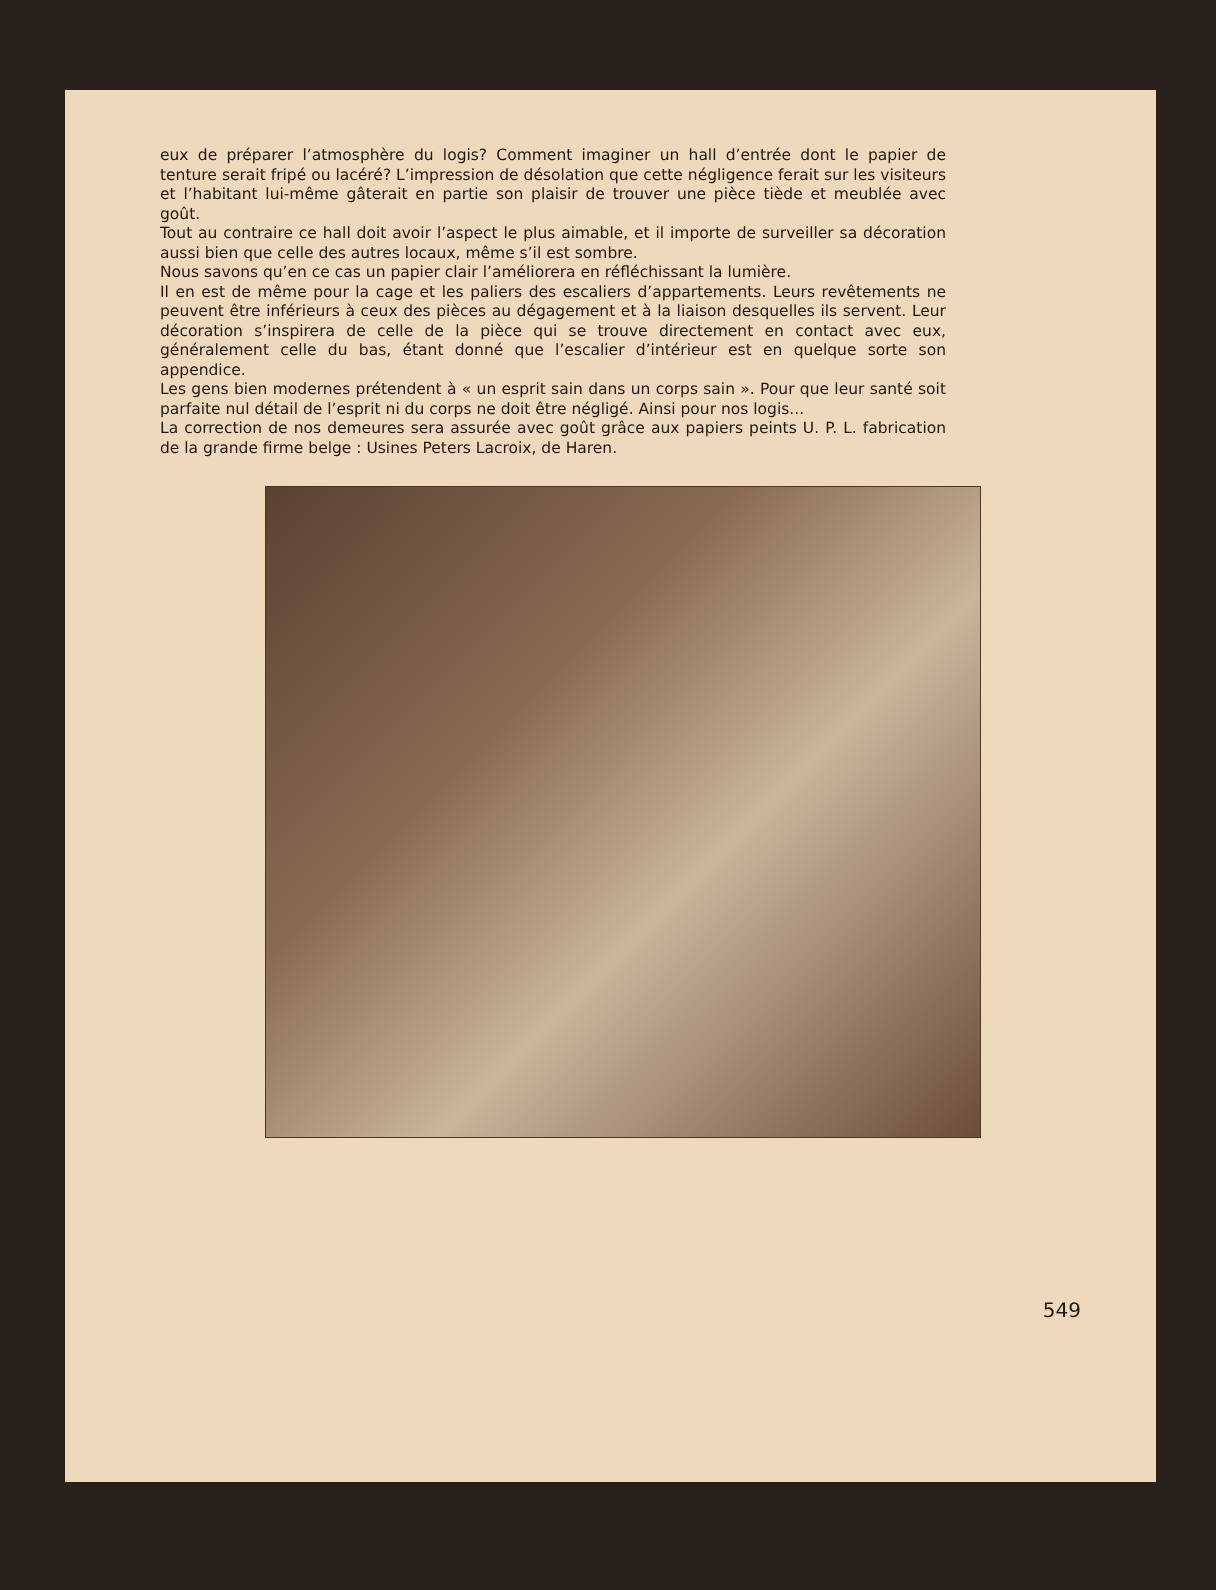eux de préparer l’atmosphère du logis? Comment imaginer un hall d’entrée dont le papier de tenture serait fripé ou lacéré? L’impression de désolation que cette négligence ferait sur les visiteurs et l’habitant lui-même gâterait en partie son plaisir de trouver une pièce tiède et meublée avec goût.
Tout au contraire ce hall doit avoir l’aspect le plus aimable, et il importe de surveiller sa décoration aussi bien que celle des autres locaux, même s’il est sombre.
Nous savons qu’en ce cas un papier clair l’améliorera en réfléchissant la lumière.
Il en est de même pour la cage et les paliers des escaliers d’appartements. Leurs revêtements ne peuvent être inférieurs à ceux des pièces au dégagement et à la liaison desquelles ils servent. Leur décoration s’inspirera de celle de la pièce qui se trouve directement en contact avec eux, généralement celle du bas, étant donné que l’escalier d’intérieur est en quelque sorte son appendice.
Les gens bien modernes prétendent à « un esprit sain dans un corps sain ». Pour que leur santé soit parfaite nul détail de l’esprit ni du corps ne doit être négligé. Ainsi pour nos logis...
La correction de nos demeures sera assurée avec goût grâce aux papiers peints U. P. L. fabrication de la grande firme belge : Usines Peters Lacroix, de Haren.
549